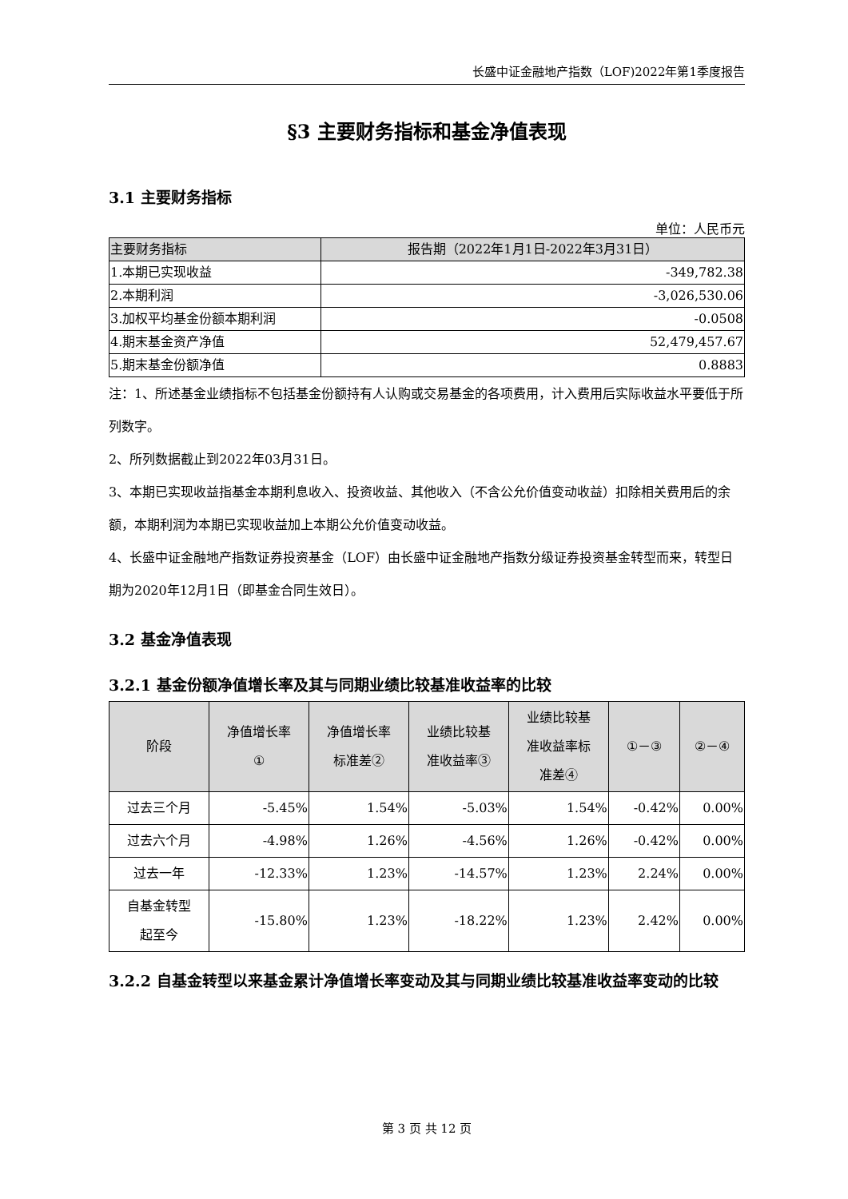长盛中证金融地产指数（LOF)2022年第1季度报告
§3 主要财务指标和基金净值表现
3.1 主要财务指标
单位：人民币元
| 主要财务指标 | 报告期（2022年1月1日-2022年3月31日） |
| --- | --- |
| 1.本期已实现收益 | -349,782.38 |
| 2.本期利润 | -3,026,530.06 |
| 3.加权平均基金份额本期利润 | -0.0508 |
| 4.期末基金资产净值 | 52,479,457.67 |
| 5.期末基金份额净值 | 0.8883 |
注：1、所述基金业绩指标不包括基金份额持有人认购或交易基金的各项费用，计入费用后实际收益水平要低于所列数字。
2、所列数据截止到2022年03月31日。
3、本期已实现收益指基金本期利息收入、投资收益、其他收入（不含公允价值变动收益）扣除相关费用后的余额，本期利润为本期已实现收益加上本期公允价值变动收益。
4、长盛中证金融地产指数证券投资基金（LOF）由长盛中证金融地产指数分级证券投资基金转型而来，转型日期为2020年12月1日（即基金合同生效日）。
3.2 基金净值表现
3.2.1 基金份额净值增长率及其与同期业绩比较基准收益率的比较
| 阶段 | 净值增长率 ① | 净值增长率 标准差② | 业绩比较基 准收益率③ | 业绩比较基 准收益率标 准差④ | ①－③ | ②－④ |
| --- | --- | --- | --- | --- | --- | --- |
| 过去三个月 | -5.45% | 1.54% | -5.03% | 1.54% | -0.42% | 0.00% |
| 过去六个月 | -4.98% | 1.26% | -4.56% | 1.26% | -0.42% | 0.00% |
| 过去一年 | -12.33% | 1.23% | -14.57% | 1.23% | 2.24% | 0.00% |
| 自基金转型 起至今 | -15.80% | 1.23% | -18.22% | 1.23% | 2.42% | 0.00% |
3.2.2 自基金转型以来基金累计净值增长率变动及其与同期业绩比较基准收益率变动的比较
第 3 页 共 12 页